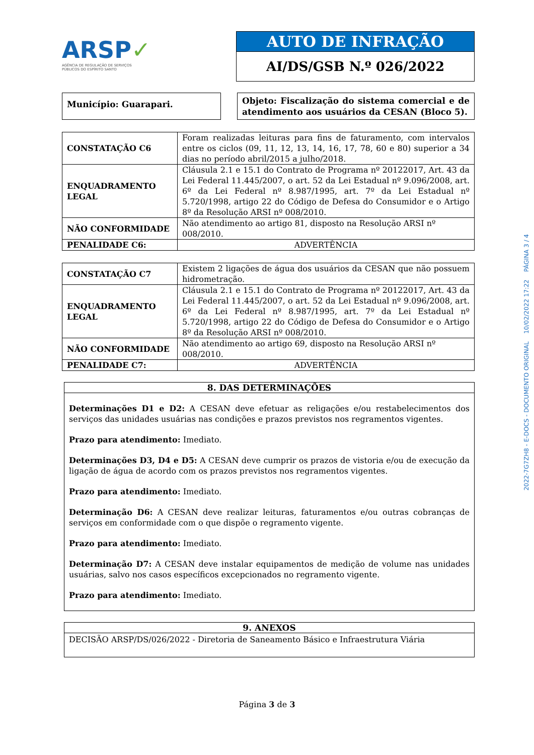ARSP✓
AGÊNCIA DE REGULAÇÃO DE SERVIÇOS
PÚBLICOS DO ESPÍRITO SANTO
AUTO DE INFRAÇÃO
AI/DS/GSB N.º 026/2022
Município: Guarapari.
Objeto: Fiscalização do sistema comercial e de atendimento aos usuários da CESAN (Bloco 5).
| CONSTATAÇÃO C6 | Foram realizadas leituras para fins de faturamento, com intervalos entre os ciclos (09, 11, 12, 13, 14, 16, 17, 78, 60 e 80) superior a 34 dias no período abril/2015 a julho/2018. |
| ENQUADRAMENTO LEGAL | Cláusula 2.1 e 15.1 do Contrato de Programa nº 20122017, Art. 43 da Lei Federal 11.445/2007, o art. 52 da Lei Estadual nº 9.096/2008, art. 6º da Lei Federal nº 8.987/1995, art. 7º da Lei Estadual nº 5.720/1998, artigo 22 do Código de Defesa do Consumidor e o Artigo 8º da Resolução ARSI nº 008/2010. |
| NÃO CONFORMIDADE | Não atendimento ao artigo 81, disposto na Resolução ARSI nº 008/2010. |
| PENALIDADE C6: | ADVERTÊNCIA |
| CONSTATAÇÃO C7 | Existem 2 ligações de água dos usuários da CESAN que não possuem hidrometração. |
| ENQUADRAMENTO LEGAL | Cláusula 2.1 e 15.1 do Contrato de Programa nº 20122017, Art. 43 da Lei Federal 11.445/2007, o art. 52 da Lei Estadual nº 9.096/2008, art. 6º da Lei Federal nº 8.987/1995, art. 7º da Lei Estadual nº 5.720/1998, artigo 22 do Código de Defesa do Consumidor e o Artigo 8º da Resolução ARSI nº 008/2010. |
| NÃO CONFORMIDADE | Não atendimento ao artigo 69, disposto na Resolução ARSI nº 008/2010. |
| PENALIDADE C7: | ADVERTÊNCIA |
8. DAS DETERMINAÇÕES
Determinações D1 e D2: A CESAN deve efetuar as religações e/ou restabelecimentos dos serviços das unidades usuárias nas condições e prazos previstos nos regramentos vigentes.
Prazo para atendimento: Imediato.
Determinações D3, D4 e D5: A CESAN deve cumprir os prazos de vistoria e/ou de execução da ligação de água de acordo com os prazos previstos nos regramentos vigentes.
Prazo para atendimento: Imediato.
Determinação D6: A CESAN deve realizar leituras, faturamentos e/ou outras cobranças de serviços em conformidade com o que dispõe o regramento vigente.
Prazo para atendimento: Imediato.
Determinação D7: A CESAN deve instalar equipamentos de medição de volume nas unidades usuárias, salvo nos casos específicos excepcionados no regramento vigente.
Prazo para atendimento: Imediato.
9. ANEXOS
DECISÃO ARSP/DS/026/2022 - Diretoria de Saneamento Básico e Infraestrutura Viária
Página 3 de 3
2022-7G7ZH8 - E-DOCS - DOCUMENTO ORIGINAL 10/02/2022 17:22 PÁGINA 3 / 4